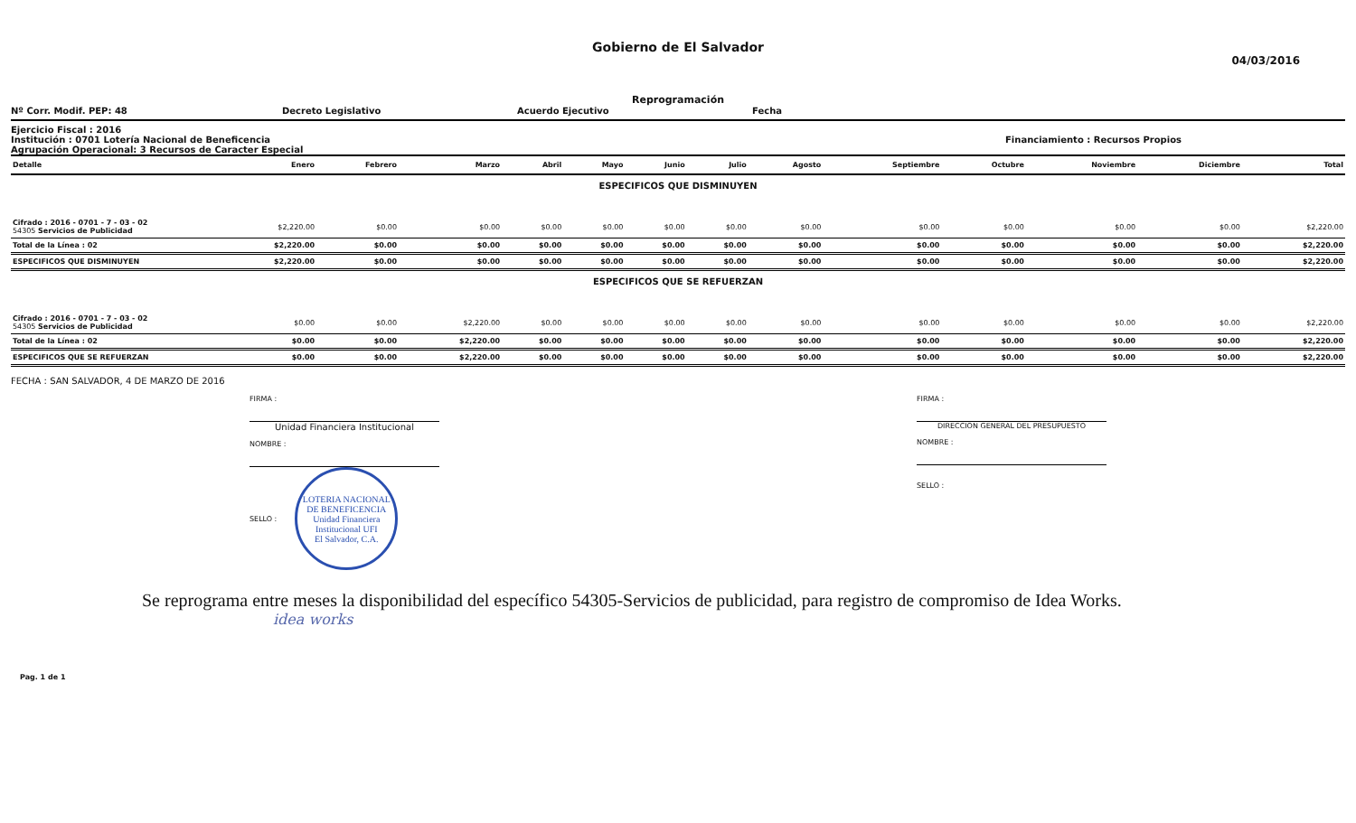Gobierno de El Salvador
04/03/2016
Reprogramación
Nº Corr. Modif. PEP: 48 Decreto Legislativo Acuerdo Ejecutivo Fecha
Ejercicio Fiscal : 2016
Institución : 0701 Lotería Nacional de Beneficencia Financiamiento : Recursos Propios
Agrupación Operacional: 3 Recursos de Caracter Especial
| Detalle | Enero | Febrero | Marzo | Abril | Mayo | Junio | Julio | Agosto | Septiembre | Octubre | Noviembre | Diciembre | Total |
| --- | --- | --- | --- | --- | --- | --- | --- | --- | --- | --- | --- | --- | --- |
| ESPECIFICOS QUE DISMINUYEN | | | | | | | | | | | | | |
| Cifrado : 2016 - 0701 - 7 - 03 - 02 54305 Servicios de Publicidad | $2,220.00 | $0.00 | $0.00 | $0.00 | $0.00 | $0.00 | $0.00 | $0.00 | $0.00 | $0.00 | $0.00 | $0.00 | $2,220.00 |
| Total de la Línea : 02 | $2,220.00 | $0.00 | $0.00 | $0.00 | $0.00 | $0.00 | $0.00 | $0.00 | $0.00 | $0.00 | $0.00 | $0.00 | $2,220.00 |
| ESPECIFICOS QUE DISMINUYEN | $2,220.00 | $0.00 | $0.00 | $0.00 | $0.00 | $0.00 | $0.00 | $0.00 | $0.00 | $0.00 | $0.00 | $0.00 | $2,220.00 |
| ESPECIFICOS QUE SE REFUERZAN | | | | | | | | | | | | | |
| Cifrado : 2016 - 0701 - 7 - 03 - 02 54305 Servicios de Publicidad | $0.00 | $0.00 | $2,220.00 | $0.00 | $0.00 | $0.00 | $0.00 | $0.00 | $0.00 | $0.00 | $0.00 | $0.00 | $2,220.00 |
| Total de la Línea : 02 | $0.00 | $0.00 | $2,220.00 | $0.00 | $0.00 | $0.00 | $0.00 | $0.00 | $0.00 | $0.00 | $0.00 | $0.00 | $2,220.00 |
| ESPECIFICOS QUE SE REFUERZAN | $0.00 | $0.00 | $2,220.00 | $0.00 | $0.00 | $0.00 | $0.00 | $0.00 | $0.00 | $0.00 | $0.00 | $0.00 | $2,220.00 |
FECHA : SAN SALVADOR, 4 DE MARZO DE 2016
FIRMA :
Unidad Financiera Institucional
NOMBRE :
SELLO :
LOTERIA NACIONAL DE BENEFICENCIA
Unidad Financiera Institucional UFI
El Salvador, C.A.
FIRMA :
DIRECCION GENERAL DEL PRESUPUESTO
NOMBRE :
SELLO :
Se reprograma entre meses la disponibilidad del específico 54305-Servicios de publicidad, para registro de compromiso de Idea Works.
idea works
Pag. 1 de 1